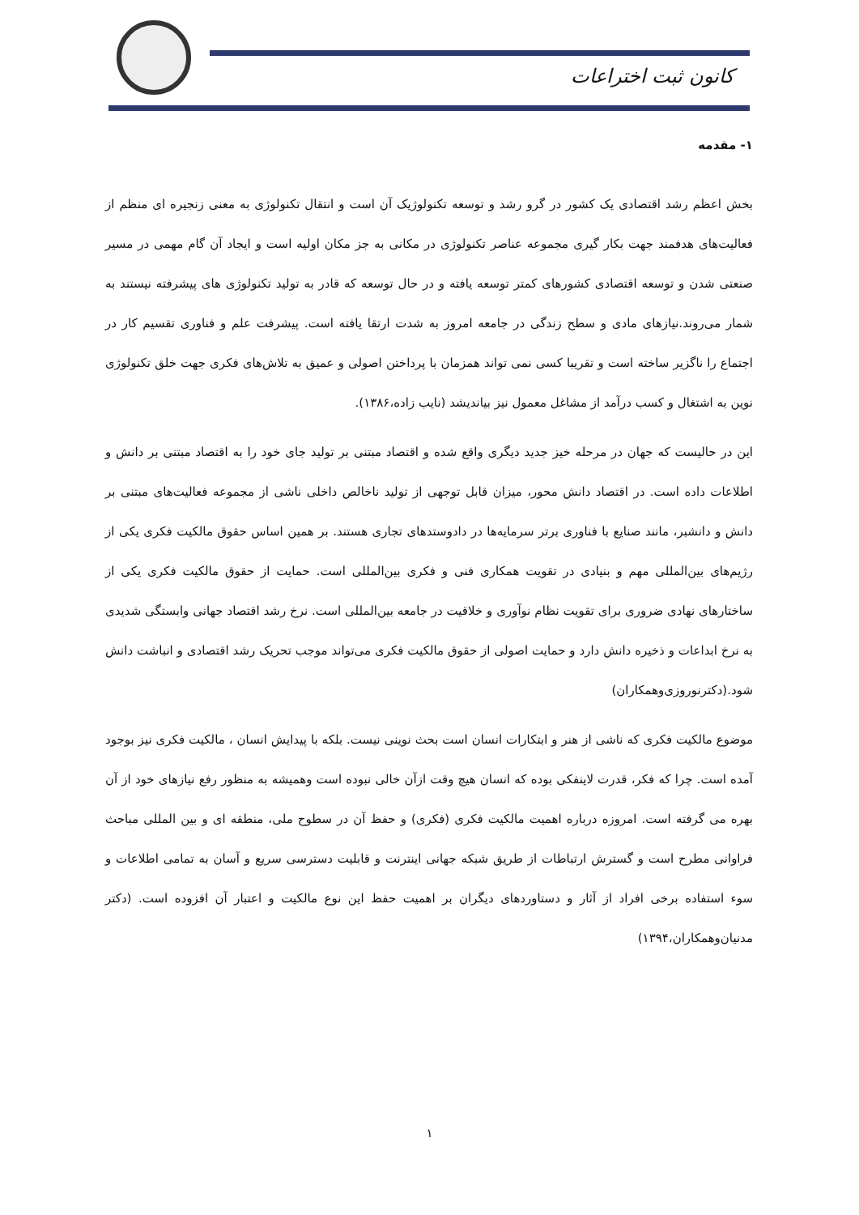کانون ثبت اختراعات
۱- مقدمه
بخش اعظم رشد اقتصادی یک کشور در گرو رشد و توسعه تکنولوژیک آن است و انتقال تکنولوژی به معنی زنجیره ای منظم از فعالیت‌های هدفمند جهت بکار گیری مجموعه عناصر تکنولوژی در مکانی به جز مکان اولیه است و ایجاد آن گام مهمی در مسیر صنعتی شدن و توسعه اقتصادی کشورهای کمتر توسعه یافته و در حال توسعه که قادر به تولید تکنولوژی های پیشرفته نیستند به شمار می‌روند.نیازهای مادی و سطح زندگی در جامعه امروز به شدت ارتقا یافته است. پیشرفت علم و فناوری تقسیم کار در اجتماع را ناگزیر ساخته است و تقریبا کسی نمی تواند همزمان با پرداختن اصولی و عمیق به تلاش‌های فکری جهت خلق تکنولوژی نوین به اشتغال و کسب درآمد از مشاغل معمول نیز بیاندیشد (نایب زاده،۱۳۸۶).
این در حالیست که جهان در مرحله خیز جدید دیگری واقع شده و اقتصاد مبتنی بر تولید جای خود را به اقتصاد مبتنی بر دانش و اطلاعات داده است. در اقتصاد دانش محور، میزان قابل توجهی از تولید ناخالص داخلی ناشی از مجموعه فعالیت‌های مبتنی بر دانش و دانشبر، مانند صنایع با فناوری برتر سرمایه‌ها در دادوستدهای تجاری هستند. بر همین اساس حقوق مالکیت فکری یکی از رژیم‌های بین‌المللی مهم و بنیادی در تقویت همکاری فنی و فکری بین‌المللی است. حمایت از حقوق مالکیت فکری یکی از ساختارهای نهادی ضروری برای تقویت نظام نوآوری و خلاقیت در جامعه بین‌المللی است. نرخ رشد اقتصاد جهانی وابستگی شدیدی به نرخ ابداعات و ذخیره دانش دارد و حمایت اصولی از حقوق مالکیت فکری می‌تواند موجب تحریک رشد اقتصادی و انباشت دانش شود.(دکترنوروزی‌وهمکاران)
موضوع مالکیت فکری که ناشی از هنر و ابتکارات انسان است بحث نوینی نیست. بلکه با پیدایش انسان ، مالکیت فکری نیز بوجود آمده است. چرا که فکر، قدرت لاینفکی بوده که انسان هیچ وقت ازآن خالی نبوده است وهمیشه به منظور رفع نیازهای خود از آن بهره می گرفته است. امروزه درباره اهمیت مالکیت فکری (فکری) و حفظ آن در سطوح ملی، منطقه ای و بین المللی مباحث فراوانی مطرح است و گسترش ارتباطات از طریق شبکه جهانی اینترنت و قابلیت دسترسی سریع و آسان به تمامی اطلاعات و سوء استفاده برخی افراد از آثار و دستاوردهای دیگران بر اهمیت حفظ این نوع مالکیت و اعتبار آن افزوده است. (دکتر مدنیان‌وهمکاران،۱۳۹۴)
۱